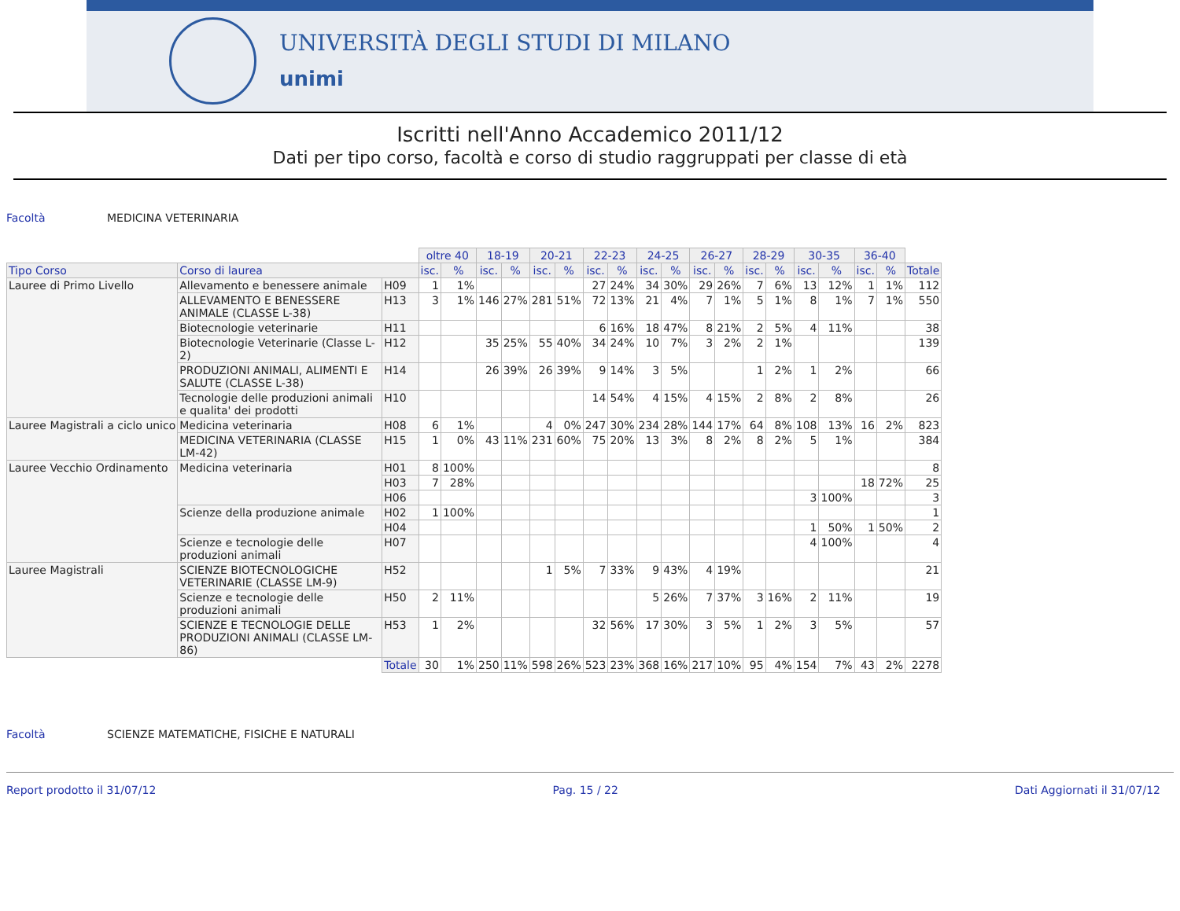UNIVERSITÀ DEGLI STUDI DI MILANO
unimi
Iscritti nell'Anno Accademico 2011/12
Dati per tipo corso, facoltà e corso di studio raggruppati per classe di età
Facoltà MEDICINA VETERINARIA
| | | | oltre 40 | | 18-19 | | 20-21 | | 22-23 | | 24-25 | | 26-27 | | 28-29 | | 30-35 | | 36-40 | | |
| Tipo Corso | Corso di laurea | | isc. | % | isc. | % | isc. | % | isc. | % | isc. | % | isc. | % | isc. | % | isc. | % | isc. | % | Totale |
| Lauree di Primo Livello | Allevamento e benessere animale | H09 | 1 | 1% | | | | | 27 | 24% | 34 | 30% | 29 | 26% | 7 | 6% | 13 | 12% | 1 | 1% | 112 |
| | ALLEVAMENTO E BENESSERE ANIMALE (CLASSE L-38) | H13 | 3 | 1% | 146 | 27% | 281 | 51% | 72 | 13% | 21 | 4% | 7 | 1% | 5 | 1% | 8 | 1% | 7 | 1% | 550 |
| | Biotecnologie veterinarie | H11 | | | | | | | 6 | 16% | 18 | 47% | 8 | 21% | 2 | 5% | 4 | 11% | | | 38 |
| | Biotecnologie Veterinarie (Classe L-2) | H12 | | | 35 | 25% | 55 | 40% | 34 | 24% | 10 | 7% | 3 | 2% | 2 | 1% | | | | | 139 |
| | PRODUZIONI ANIMALI, ALIMENTI E SALUTE (CLASSE L-38) | H14 | | | 26 | 39% | 26 | 39% | 9 | 14% | 3 | 5% | | | 1 | 2% | 1 | 2% | | | 66 |
| | Tecnologie delle produzioni animali e qualita' dei prodotti | H10 | | | | | | | 14 | 54% | 4 | 15% | 4 | 15% | 2 | 8% | 2 | 8% | | | 26 |
| Lauree Magistrali a ciclo unico | Medicina veterinaria | H08 | 6 | 1% | | | 4 | 0% | 247 | 30% | 234 | 28% | 144 | 17% | 64 | 8% | 108 | 13% | 16 | 2% | 823 |
| | MEDICINA VETERINARIA (CLASSE LM-42) | H15 | 1 | 0% | 43 | 11% | 231 | 60% | 75 | 20% | 13 | 3% | 8 | 2% | 8 | 2% | 5 | 1% | | | 384 |
| Lauree Vecchio Ordinamento | Medicina veterinaria | H01 | 8 | 100% | | | | | | | | | | | | | | | | | 8 |
| | | H03 | 7 | 28% | | | | | | | | | | | | | | | 18 | 72% | 25 |
| | | H06 | | | | | | | | | | | | | | | 3 | 100% | | | 3 |
| | Scienze della produzione animale | H02 | 1 | 100% | | | | | | | | | | | | | | | | | 1 |
| | | H04 | | | | | | | | | | | | | | | 1 | 50% | 1 | 50% | 2 |
| | Scienze e tecnologie delle produzioni animali | H07 | | | | | | | | | | | | | | | 4 | 100% | | | 4 |
| Lauree Magistrali | SCIENZE BIOTECNOLOGICHE VETERINARIE (CLASSE LM-9) | H52 | | | | | 1 | 5% | 7 | 33% | 9 | 43% | 4 | 19% | | | | | | | 21 |
| | Scienze e tecnologie delle produzioni animali | H50 | 2 | 11% | | | | | | | 5 | 26% | 7 | 37% | 3 | 16% | 2 | 11% | | | 19 |
| | SCIENZE E TECNOLOGIE DELLE PRODUZIONI ANIMALI (CLASSE LM-86) | H53 | 1 | 2% | | | | | 32 | 56% | 17 | 30% | 3 | 5% | 1 | 2% | 3 | 5% | | | 57 |
| | | Totale | 30 | 1% | 250 | 11% | 598 | 26% | 523 | 23% | 368 | 16% | 217 | 10% | 95 | 4% | 154 | 7% | 43 | 2% | 2278 |
Facoltà SCIENZE MATEMATICHE, FISICHE E NATURALI
Report prodotto il 31/07/12 Pag. 15 / 22 Dati Aggiornati il 31/07/12